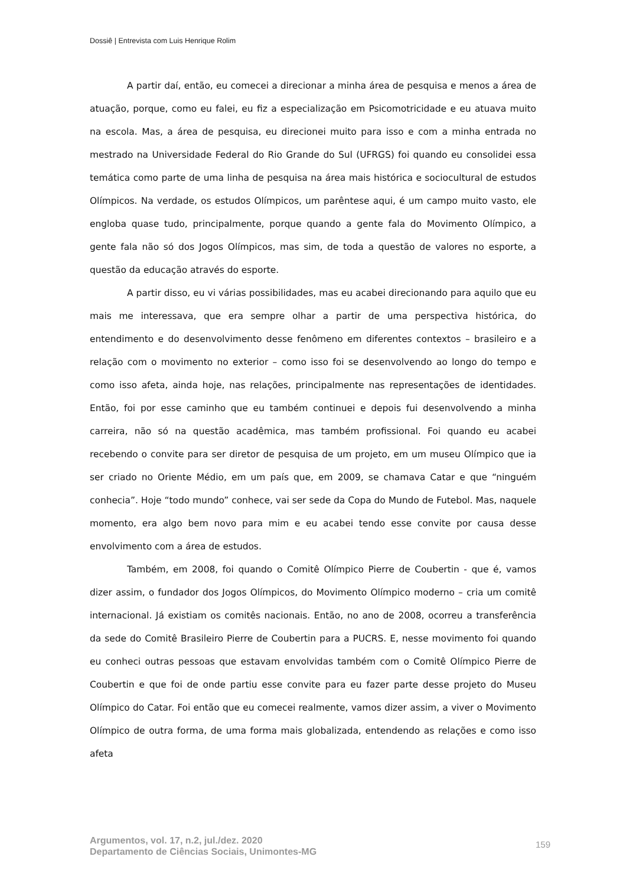Dossiê | Entrevista com Luis Henrique Rolim
A partir daí, então, eu comecei a direcionar a minha área de pesquisa e menos a área de atuação, porque, como eu falei, eu fiz a especialização em Psicomotricidade e eu atuava muito na escola. Mas, a área de pesquisa, eu direcionei muito para isso e com a minha entrada no mestrado na Universidade Federal do Rio Grande do Sul (UFRGS) foi quando eu consolidei essa temática como parte de uma linha de pesquisa na área mais histórica e sociocultural de estudos Olímpicos. Na verdade, os estudos Olímpicos, um parêntese aqui, é um campo muito vasto, ele engloba quase tudo, principalmente, porque quando a gente fala do Movimento Olímpico, a gente fala não só dos Jogos Olímpicos, mas sim, de toda a questão de valores no esporte, a questão da educação através do esporte.
A partir disso, eu vi várias possibilidades, mas eu acabei direcionando para aquilo que eu mais me interessava, que era sempre olhar a partir de uma perspectiva histórica, do entendimento e do desenvolvimento desse fenômeno em diferentes contextos – brasileiro e a relação com o movimento no exterior – como isso foi se desenvolvendo ao longo do tempo e como isso afeta, ainda hoje, nas relações, principalmente nas representações de identidades. Então, foi por esse caminho que eu também continuei e depois fui desenvolvendo a minha carreira, não só na questão acadêmica, mas também profissional. Foi quando eu acabei recebendo o convite para ser diretor de pesquisa de um projeto, em um museu Olímpico que ia ser criado no Oriente Médio, em um país que, em 2009, se chamava Catar e que “ninguém conhecia”. Hoje “todo mundo” conhece, vai ser sede da Copa do Mundo de Futebol. Mas, naquele momento, era algo bem novo para mim e eu acabei tendo esse convite por causa desse envolvimento com a área de estudos.
Também, em 2008, foi quando o Comitê Olímpico Pierre de Coubertin - que é, vamos dizer assim, o fundador dos Jogos Olímpicos, do Movimento Olímpico moderno – cria um comitê internacional. Já existiam os comitês nacionais. Então, no ano de 2008, ocorreu a transferência da sede do Comitê Brasileiro Pierre de Coubertin para a PUCRS. E, nesse movimento foi quando eu conheci outras pessoas que estavam envolvidas também com o Comitê Olímpico Pierre de Coubertin e que foi de onde partiu esse convite para eu fazer parte desse projeto do Museu Olímpico do Catar. Foi então que eu comecei realmente, vamos dizer assim, a viver o Movimento Olímpico de outra forma, de uma forma mais globalizada, entendendo as relações e como isso afeta
Argumentos, vol. 17, n.2, jul./dez. 2020
Departamento de Ciências Sociais, Unimontes-MG
159